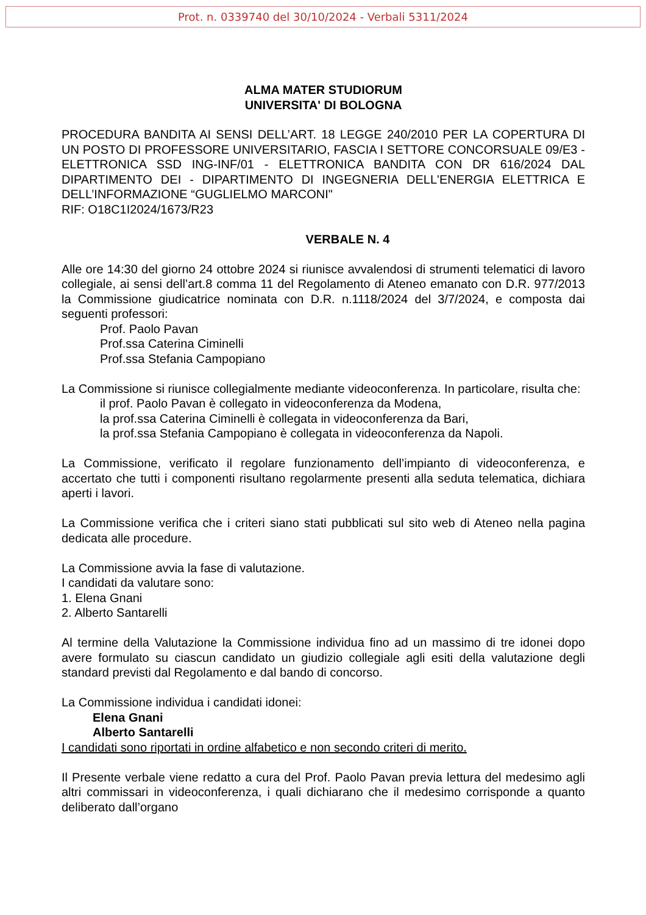Prot. n. 0339740 del 30/10/2024 - Verbali 5311/2024
ALMA MATER STUDIORUM
UNIVERSITA' DI BOLOGNA
PROCEDURA BANDITA AI SENSI DELL’ART. 18 LEGGE 240/2010 PER LA COPERTURA DI UN POSTO DI PROFESSORE UNIVERSITARIO, FASCIA I SETTORE CONCORSUALE 09/E3 - ELETTRONICA SSD ING-INF/01 - ELETTRONICA BANDITA CON DR 616/2024 DAL DIPARTIMENTO DEI - DIPARTIMENTO DI INGEGNERIA DELL'ENERGIA ELETTRICA E DELL’INFORMAZIONE “GUGLIELMO MARCONI"
RIF: O18C1I2024/1673/R23
VERBALE N. 4
Alle ore 14:30 del giorno 24 ottobre 2024 si riunisce avvalendosi di strumenti telematici di lavoro collegiale, ai sensi dell’art.8 comma 11 del Regolamento di Ateneo emanato con D.R. 977/2013 la Commissione giudicatrice nominata con D.R. n.1118/2024 del 3/7/2024, e composta dai seguenti professori:
Prof. Paolo Pavan
Prof.ssa Caterina Ciminelli
Prof.ssa Stefania Campopiano
La Commissione si riunisce collegialmente mediante videoconferenza. In particolare, risulta che:
il prof. Paolo Pavan è collegato in videoconferenza da Modena,
la prof.ssa Caterina Ciminelli è collegata in videoconferenza da Bari,
la prof.ssa Stefania Campopiano è collegata in videoconferenza da Napoli.
La Commissione, verificato il regolare funzionamento dell’impianto di videoconferenza, e accertato che tutti i componenti risultano regolarmente presenti alla seduta telematica, dichiara aperti i lavori.
La Commissione verifica che i criteri siano stati pubblicati sul sito web di Ateneo nella pagina dedicata alle procedure.
La Commissione avvia la fase di valutazione.
I candidati da valutare sono:
1. Elena Gnani
2. Alberto Santarelli
Al termine della Valutazione la Commissione individua fino ad un massimo di tre idonei dopo avere formulato su ciascun candidato un giudizio collegiale agli esiti della valutazione degli standard previsti dal Regolamento e dal bando di concorso.
La Commissione individua i candidati idonei:
Elena Gnani
Alberto Santarelli
I candidati sono riportati in ordine alfabetico e non secondo criteri di merito.
Il Presente verbale viene redatto a cura del Prof. Paolo Pavan previa lettura del medesimo agli altri commissari in videoconferenza, i quali dichiarano che il medesimo corrisponde a quanto deliberato dall’organo